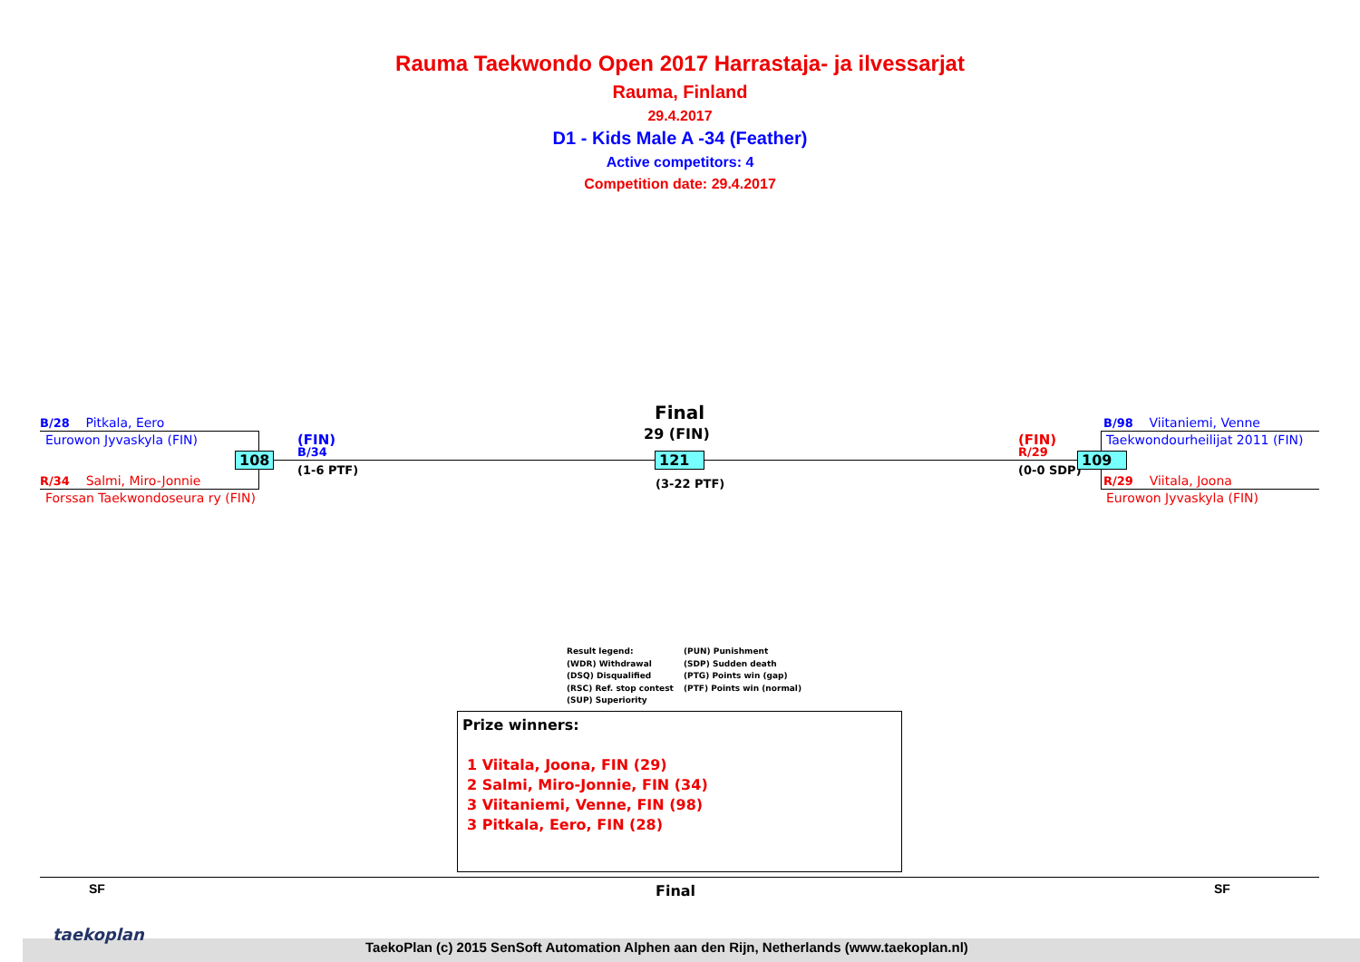Rauma Taekwondo Open 2017 Harrastaja- ja ilvessarjat
Rauma, Finland
29.4.2017
D1 - Kids Male A -34 (Feather)
Active competitors: 4
Competition date: 29.4.2017
B/28 Pitkala, Eero
Eurowon Jyvaskyla (FIN)
R/34 Salmi, Miro-Jonnie
Forssan Taekwondoseura ry (FIN)
108
(FIN)
B/34
(1-6 PTF)
Final
29 (FIN)
121
(3-22 PTF)
(FIN)
R/29
(0-0 SDP)
109
B/98 Viitaniemi, Venne
Taekwondourheilijat 2011 (FIN)
R/29 Viitala, Joona
Eurowon Jyvaskyla (FIN)
Result legend:
(WDR) Withdrawal
(DSQ) Disqualified
(RSC) Ref. stop contest
(SUP) Superiority
(PUN) Punishment
(SDP) Sudden death
(PTG) Points win (gap)
(PTF) Points win (normal)
Prize winners:
1 Viitala, Joona, FIN (29)
2 Salmi, Miro-Jonnie, FIN (34)
3 Viitaniemi, Venne, FIN (98)
3 Pitkala, Eero, FIN (28)
SF Final SF
taekoplan
TaekoPlan (c) 2015 SenSoft Automation Alphen aan den Rijn, Netherlands (www.taekoplan.nl)